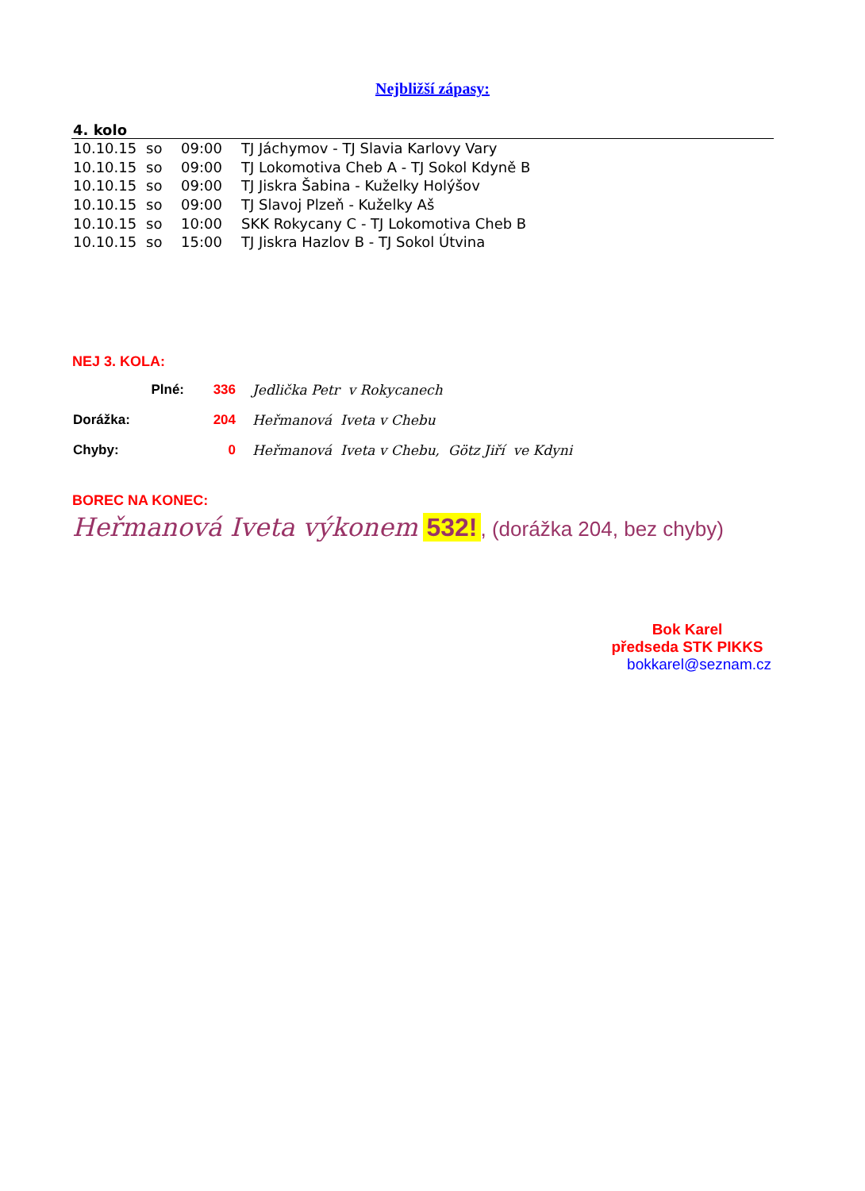Nejbližší zápasy:
4. kolo
| 10.10.15 | so | 09:00 | TJ Jáchymov - TJ Slavia Karlovy Vary |
| 10.10.15 | so | 09:00 | TJ Lokomotiva Cheb A - TJ Sokol Kdyně B |
| 10.10.15 | so | 09:00 | TJ Jiskra Šabina - Kuželky Holýšov |
| 10.10.15 | so | 09:00 | TJ Slavoj Plzeň - Kuželky Aš |
| 10.10.15 | so | 10:00 | SKK Rokycany C - TJ Lokomotiva Cheb B |
| 10.10.15 | so | 15:00 | TJ Jiskra Hazlov B - TJ Sokol Útvina |
NEJ 3. KOLA:
| Plné: | 336 | Jedlička Petr v Rokycanech |
| Dorážka: | 204 | Heřmanová Iveta v Chebu |
| Chyby: | 0 | Heřmanová Iveta v Chebu, Götz Jiří ve Kdyni |
BOREC NA KONEC:
Heřmanová Iveta výkonem 532!, (dorážka 204, bez chyby)
Bok Karel
předseda STK PIKKS
bokkarel@seznam.cz